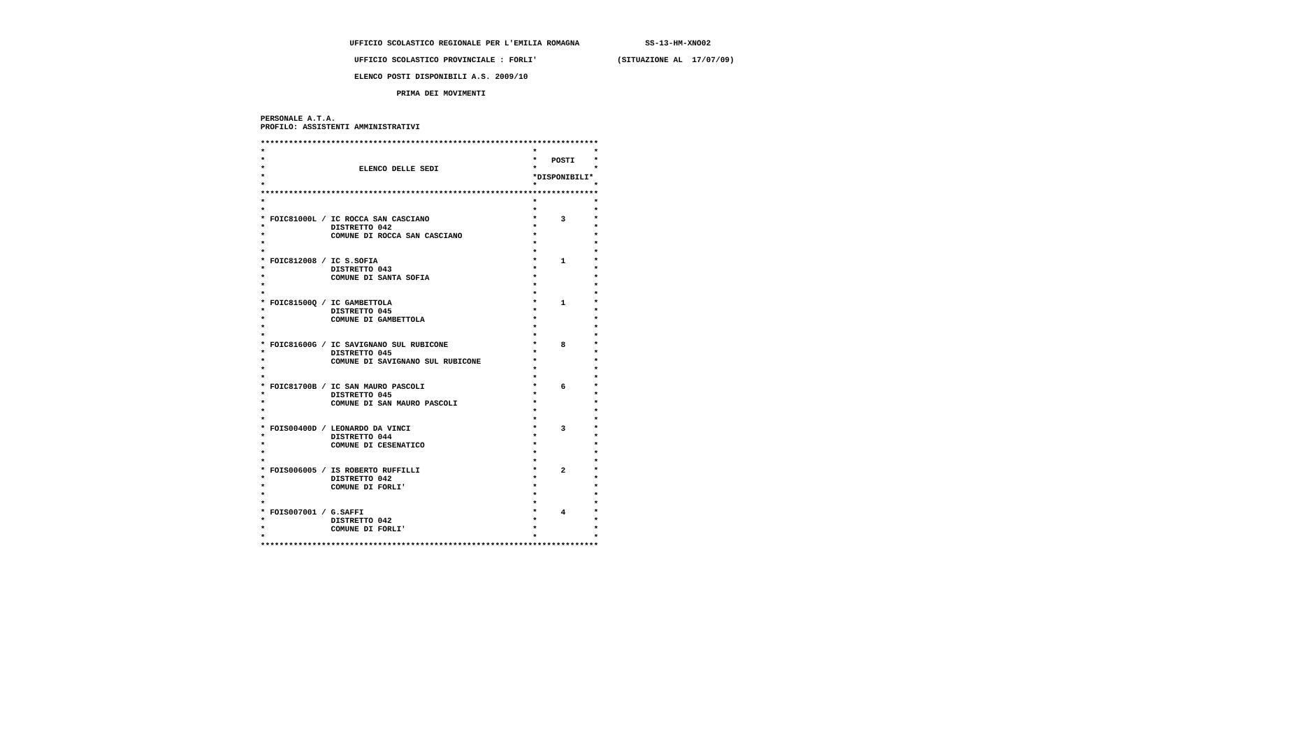UFFICIO SCOLASTICO REGIONALE PER L'EMILIA ROMAGNA              SS-13-HM-XNO02

                     UFFICIO SCOLASTICO PROVINCIALE : FORLI'                 (SITUAZIONE AL  17/07/09)

                     ELENCO POSTI DISPONIBILI A.S. 2009/10

                              PRIMA DEI MOVIMENTI


 PERSONALE A.T.A.
 PROFILO: ASSISTENTI AMMINISTRATIVI

 ************************************************************************
 *                                                         *            *
 *                                                         *   POSTI    *
 *                    ELENCO DELLE SEDI                    *            *
 *                                                         *DISPONIBILI*
 *                                                         *            *
 ************************************************************************
 *                                                         *            *
 *                                                         *            *
 * FOIC81000L / IC ROCCA SAN CASCIANO                      *     3      *
 *              DISTRETTO 042                              *            *
 *              COMUNE DI ROCCA SAN CASCIANO               *            *
 *                                                         *            *
 *                                                         *            *
 * FOIC812008 / IC S.SOFIA                                 *     1      *
 *              DISTRETTO 043                              *            *
 *              COMUNE DI SANTA SOFIA                      *            *
 *                                                         *            *
 *                                                         *            *
 * FOIC81500Q / IC GAMBETTOLA                              *     1      *
 *              DISTRETTO 045                              *            *
 *              COMUNE DI GAMBETTOLA                       *            *
 *                                                         *            *
 *                                                         *            *
 * FOIC81600G / IC SAVIGNANO SUL RUBICONE                  *     8      *
 *              DISTRETTO 045                              *            *
 *              COMUNE DI SAVIGNANO SUL RUBICONE           *            *
 *                                                         *            *
 *                                                         *            *
 * FOIC81700B / IC SAN MAURO PASCOLI                       *     6      *
 *              DISTRETTO 045                              *            *
 *              COMUNE DI SAN MAURO PASCOLI                *            *
 *                                                         *            *
 *                                                         *            *
 * FOIS00400D / LEONARDO DA VINCI                          *     3      *
 *              DISTRETTO 044                              *            *
 *              COMUNE DI CESENATICO                       *            *
 *                                                         *            *
 *                                                         *            *
 * FOIS006005 / IS ROBERTO RUFFILLI                        *     2      *
 *              DISTRETTO 042                              *            *
 *              COMUNE DI FORLI'                           *            *
 *                                                         *            *
 *                                                         *            *
 * FOIS007001 / G.SAFFI                                    *     4      *
 *              DISTRETTO 042                              *            *
 *              COMUNE DI FORLI'                           *            *
 *                                                         *            *
 ************************************************************************